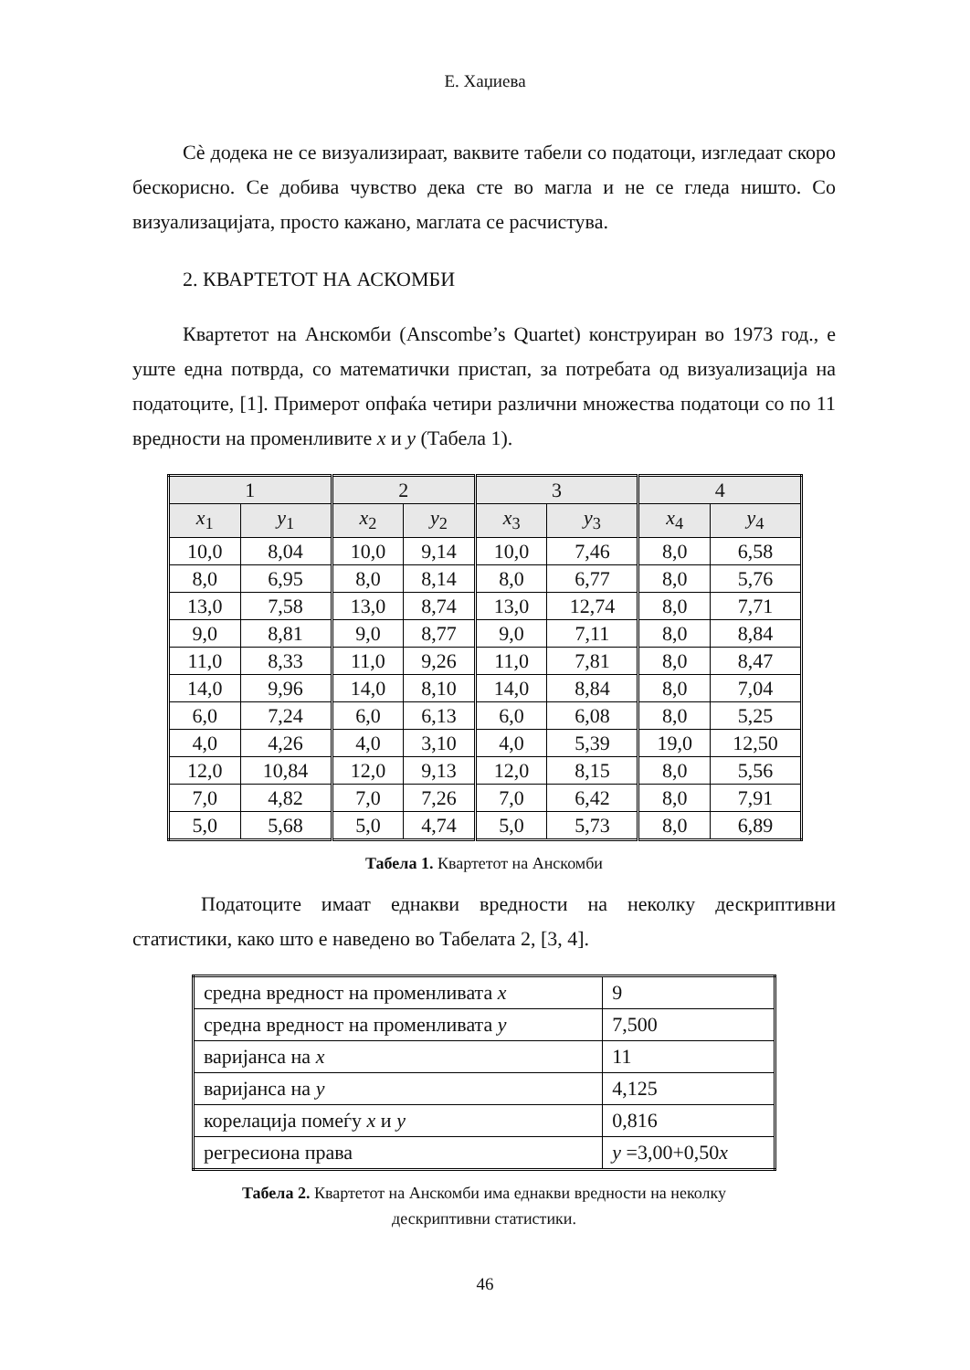Е. Хаџиева
Сè додека не се визуализираат, ваквите табели со податоци, изгледаат скоро бескорисно. Се добива чувство дека сте во магла и не се гледа ништо. Со визуализацијата, просто кажано, маглата се расчистува.
2. КВАРТЕТОТ НА АСКОМБИ
Квартетот на Анскомби (Anscombe’s Quartet) конструиран во 1973 год., е уште една потврда, со математички пристап, за потребата од визуализација на податоците, [1]. Примерот опфаќа четири различни множества податоци со по 11 вредности на променливите x и y (Табела 1).
| 1 | | 2 | | 3 | | 4 | |
| --- | --- | --- | --- | --- | --- | --- | --- |
| x<sub>1</sub> | y<sub>1</sub> | x<sub>2</sub> | y<sub>2</sub> | x<sub>3</sub> | y<sub>3</sub> | x<sub>4</sub> | y<sub>4</sub> |
| 10,0 | 8,04 | 10,0 | 9,14 | 10,0 | 7,46 | 8,0 | 6,58 |
| 8,0 | 6,95 | 8,0 | 8,14 | 8,0 | 6,77 | 8,0 | 5,76 |
| 13,0 | 7,58 | 13,0 | 8,74 | 13,0 | 12,74 | 8,0 | 7,71 |
| 9,0 | 8,81 | 9,0 | 8,77 | 9,0 | 7,11 | 8,0 | 8,84 |
| 11,0 | 8,33 | 11,0 | 9,26 | 11,0 | 7,81 | 8,0 | 8,47 |
| 14,0 | 9,96 | 14,0 | 8,10 | 14,0 | 8,84 | 8,0 | 7,04 |
| 6,0 | 7,24 | 6,0 | 6,13 | 6,0 | 6,08 | 8,0 | 5,25 |
| 4,0 | 4,26 | 4,0 | 3,10 | 4,0 | 5,39 | 19,0 | 12,50 |
| 12,0 | 10,84 | 12,0 | 9,13 | 12,0 | 8,15 | 8,0 | 5,56 |
| 7,0 | 4,82 | 7,0 | 7,26 | 7,0 | 6,42 | 8,0 | 7,91 |
| 5,0 | 5,68 | 5,0 | 4,74 | 5,0 | 5,73 | 8,0 | 6,89 |
Табела 1. Квартетот на Анскомби
Податоците имаат еднакви вредности на неколку дескриптивни статистики, како што е наведено во Табелата 2, [3, 4].
| средна вредност на променливата x | 9 |
| средна вредност на променливата y | 7,500 |
| варијанса на x | 11 |
| варијанса на y | 4,125 |
| корелација помеѓу x и y | 0,816 |
| регресиона права | y =3,00+0,50 x |
Табела 2. Квартетот на Анскомби има еднакви вредности на неколку
дескриптивни статистики.
46